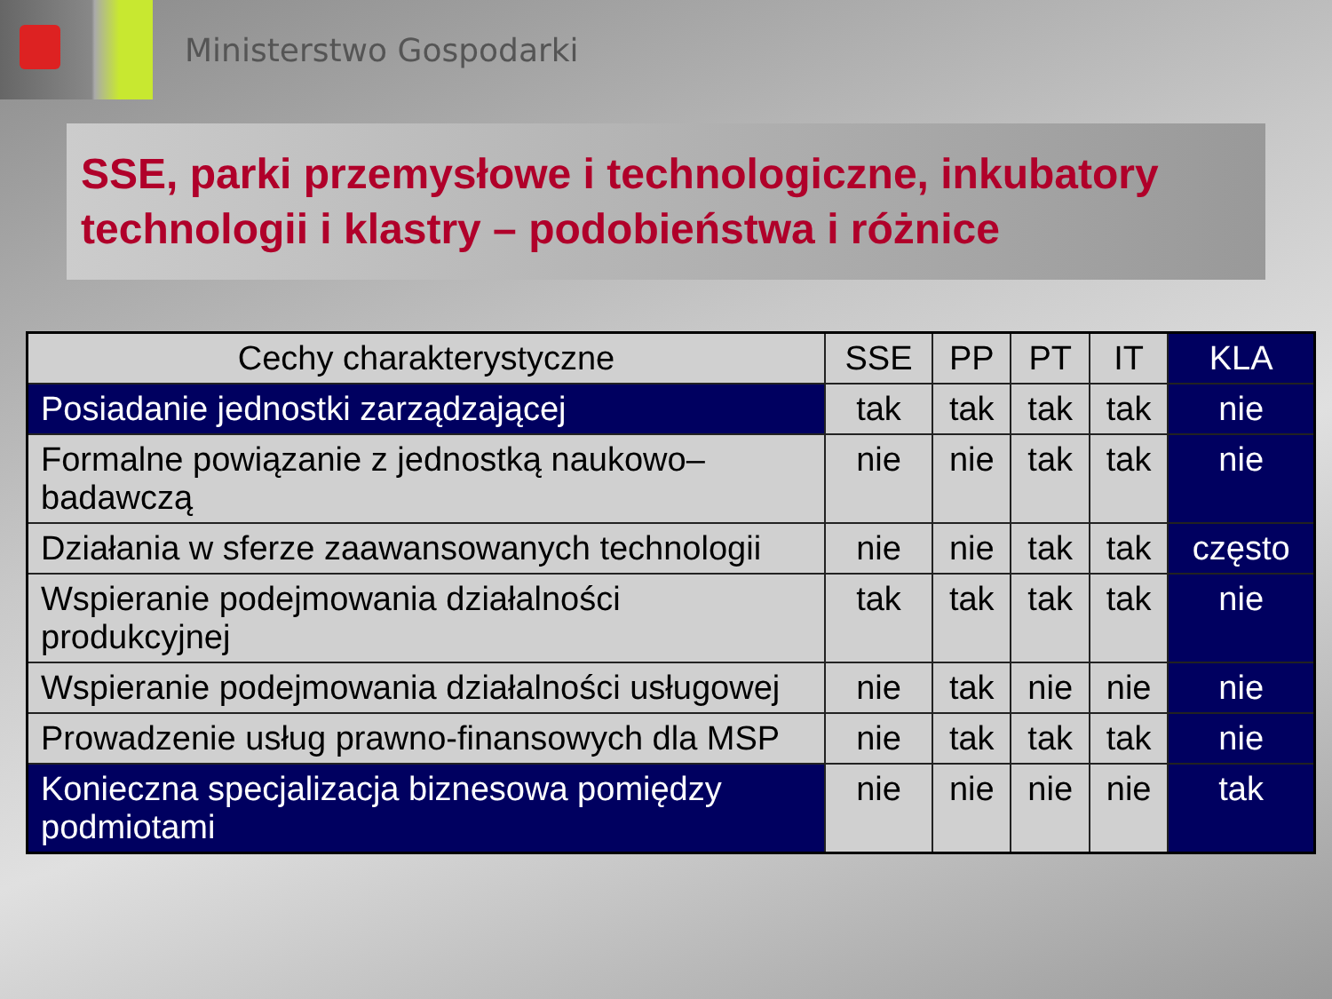Ministerstwo Gospodarki
SSE, parki przemysłowe i technologiczne, inkubatory technologii i klastry – podobieństwa i różnice
| Cechy charakterystyczne | SSE | PP | PT | IT | KLA |
| --- | --- | --- | --- | --- | --- |
| Posiadanie jednostki zarządzającej | tak | tak | tak | tak | nie |
| Formalne powiązanie z jednostką naukowo–badawczą | nie | nie | tak | tak | nie |
| Działania w sferze zaawansowanych technologii | nie | nie | tak | tak | często |
| Wspieranie podejmowania działalności produkcyjnej | tak | tak | tak | tak | nie |
| Wspieranie podejmowania działalności usługowej | nie | tak | nie | nie | nie |
| Prowadzenie usług prawno-finansowych dla MSP | nie | tak | tak | tak | nie |
| Konieczna specjalizacja biznesowa pomiędzy podmiotami | nie | nie | nie | nie | tak |